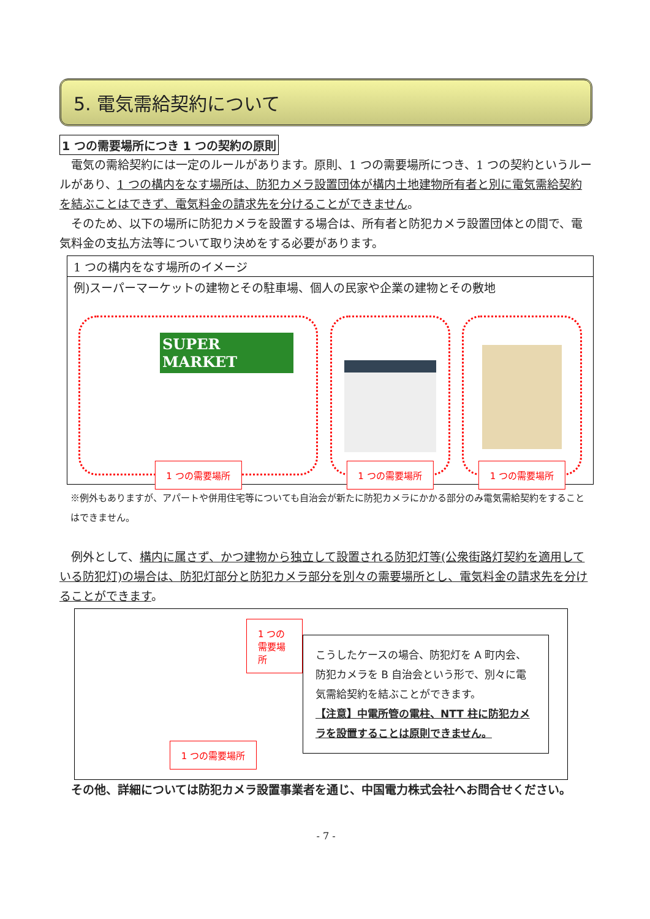5. 電気需給契約について
1 つの需要場所につき 1 つの契約の原則
電気の需給契約には一定のルールがあります。原則、1 つの需要場所につき、1 つの契約というルールがあり、1 つの構内をなす場所は、防犯カメラ設置団体が構内土地建物所有者と別に電気需給契約を結ぶことはできず、電気料金の請求先を分けることができません。
そのため、以下の場所に防犯カメラを設置する場合は、所有者と防犯カメラ設置団体との間で、電気料金の支払方法等について取り決めをする必要があります。
1 つの構内をなす場所のイメージ
例)スーパーマーケットの建物とその駐車場、個人の民家や企業の建物とその敷地
SUPER MARKET
1 つの需要場所
1 つの需要場所
1 つの需要場所
※例外もありますが、アパートや併用住宅等についても自治会が新たに防犯カメラにかかる部分のみ電気需給契約をすることはできません。
例外として、構内に属さず、かつ建物から独立して設置される防犯灯等(公衆街路灯契約を適用している防犯灯)の場合は、防犯灯部分と防犯カメラ部分を別々の需要場所とし、電気料金の請求先を分けることができます。
1 つの需要場所
1 つの需要場所
こうしたケースの場合、防犯灯を A 町内会、防犯カメラを B 自治会という形で、別々に電気需給契約を結ぶことができます。
【注意】中電所管の電柱、NTT 柱に防犯カメラを設置することは原則できません。
その他、詳細については防犯カメラ設置事業者を通じ、中国電力株式会社へお問合せください。
- 7 -